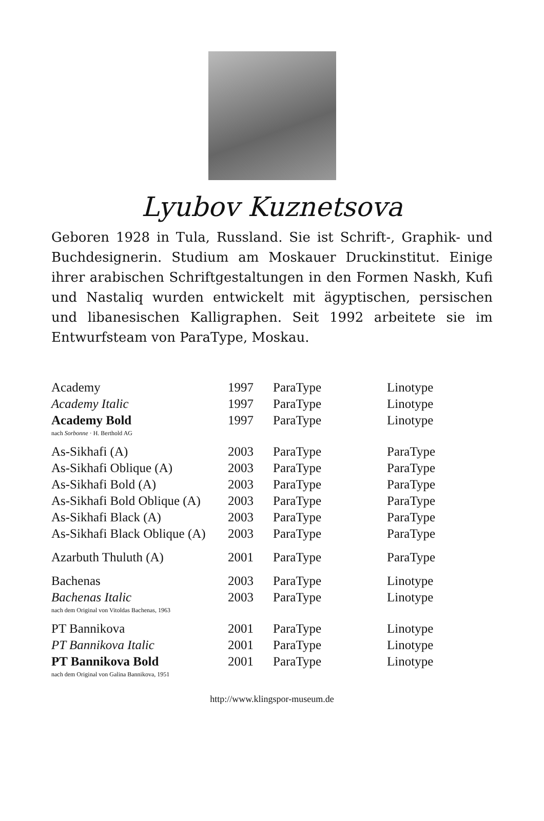Lyubov Kuznetsova
Geboren 1928 in Tula, Russland. Sie ist Schrift-, Graphik- und Buchdesignerin. Studium am Moskauer Druckinstitut. Einige ihrer arabischen Schriftgestaltungen in den Formen Naskh, Kufi und Nastaliq wurden entwickelt mit ägyptischen, persischen und libanesischen Kalligraphen. Seit 1992 arbeitete sie im Entwurfsteam von ParaType, Moskau.
| Academy | 1997 | ParaType | Linotype |
| Academy Italic | 1997 | ParaType | Linotype |
| Academy Bold | 1997 | ParaType | Linotype |
| nach Sorbonne · H. Berthold AG | | | |
| As-Sikhafi (A) | 2003 | ParaType | ParaType |
| As-Sikhafi Oblique (A) | 2003 | ParaType | ParaType |
| As-Sikhafi Bold (A) | 2003 | ParaType | ParaType |
| As-Sikhafi Bold Oblique (A) | 2003 | ParaType | ParaType |
| As-Sikhafi Black (A) | 2003 | ParaType | ParaType |
| As-Sikhafi Black Oblique (A) | 2003 | ParaType | ParaType |
| Azarbuth Thuluth (A) | 2001 | ParaType | ParaType |
| Bachenas | 2003 | ParaType | Linotype |
| Bachenas Italic | 2003 | ParaType | Linotype |
| nach dem Original von Vitoldas Bachenas, 1963 | | | |
| PT Bannikova | 2001 | ParaType | Linotype |
| PT Bannikova Italic | 2001 | ParaType | Linotype |
| PT Bannikova Bold | 2001 | ParaType | Linotype |
| nach dem Original von Galina Bannikova, 1951 | | | |
http://www.klingspor-museum.de